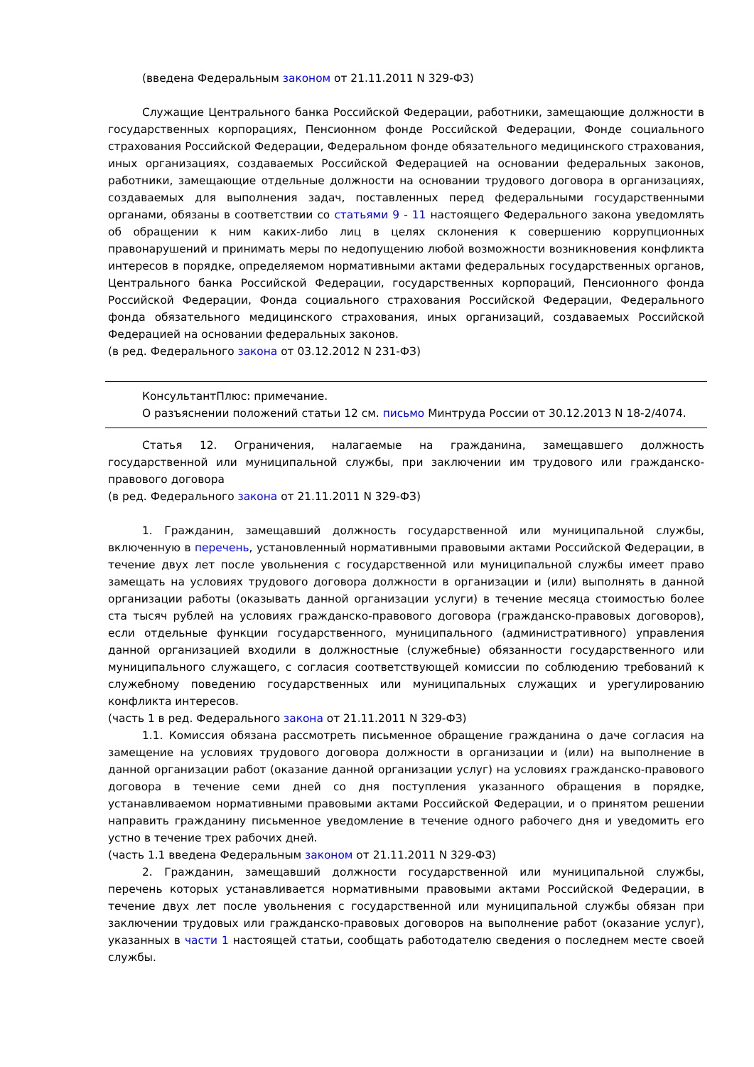(введена Федеральным законом от 21.11.2011 N 329-ФЗ)
Служащие Центрального банка Российской Федерации, работники, замещающие должности в государственных корпорациях, Пенсионном фонде Российской Федерации, Фонде социального страхования Российской Федерации, Федеральном фонде обязательного медицинского страхования, иных организациях, создаваемых Российской Федерацией на основании федеральных законов, работники, замещающие отдельные должности на основании трудового договора в организациях, создаваемых для выполнения задач, поставленных перед федеральными государственными органами, обязаны в соответствии со статьями 9 - 11 настоящего Федерального закона уведомлять об обращении к ним каких-либо лиц в целях склонения к совершению коррупционных правонарушений и принимать меры по недопущению любой возможности возникновения конфликта интересов в порядке, определяемом нормативными актами федеральных государственных органов, Центрального банка Российской Федерации, государственных корпораций, Пенсионного фонда Российской Федерации, Фонда социального страхования Российской Федерации, Федерального фонда обязательного медицинского страхования, иных организаций, создаваемых Российской Федерацией на основании федеральных законов.
(в ред. Федерального закона от 03.12.2012 N 231-ФЗ)
КонсультантПлюс: примечание.
О разъяснении положений статьи 12 см. письмо Минтруда России от 30.12.2013 N 18-2/4074.
Статья 12. Ограничения, налагаемые на гражданина, замещавшего должность государственной или муниципальной службы, при заключении им трудового или гражданско-правового договора
(в ред. Федерального закона от 21.11.2011 N 329-ФЗ)
1. Гражданин, замещавший должность государственной или муниципальной службы, включенную в перечень, установленный нормативными правовыми актами Российской Федерации, в течение двух лет после увольнения с государственной или муниципальной службы имеет право замещать на условиях трудового договора должности в организации и (или) выполнять в данной организации работы (оказывать данной организации услуги) в течение месяца стоимостью более ста тысяч рублей на условиях гражданско-правового договора (гражданско-правовых договоров), если отдельные функции государственного, муниципального (административного) управления данной организацией входили в должностные (служебные) обязанности государственного или муниципального служащего, с согласия соответствующей комиссии по соблюдению требований к служебному поведению государственных или муниципальных служащих и урегулированию конфликта интересов.
(часть 1 в ред. Федерального закона от 21.11.2011 N 329-ФЗ)
1.1. Комиссия обязана рассмотреть письменное обращение гражданина о даче согласия на замещение на условиях трудового договора должности в организации и (или) на выполнение в данной организации работ (оказание данной организации услуг) на условиях гражданско-правового договора в течение семи дней со дня поступления указанного обращения в порядке, устанавливаемом нормативными правовыми актами Российской Федерации, и о принятом решении направить гражданину письменное уведомление в течение одного рабочего дня и уведомить его устно в течение трех рабочих дней.
(часть 1.1 введена Федеральным законом от 21.11.2011 N 329-ФЗ)
2. Гражданин, замещавший должности государственной или муниципальной службы, перечень которых устанавливается нормативными правовыми актами Российской Федерации, в течение двух лет после увольнения с государственной или муниципальной службы обязан при заключении трудовых или гражданско-правовых договоров на выполнение работ (оказание услуг), указанных в части 1 настоящей статьи, сообщать работодателю сведения о последнем месте своей службы.